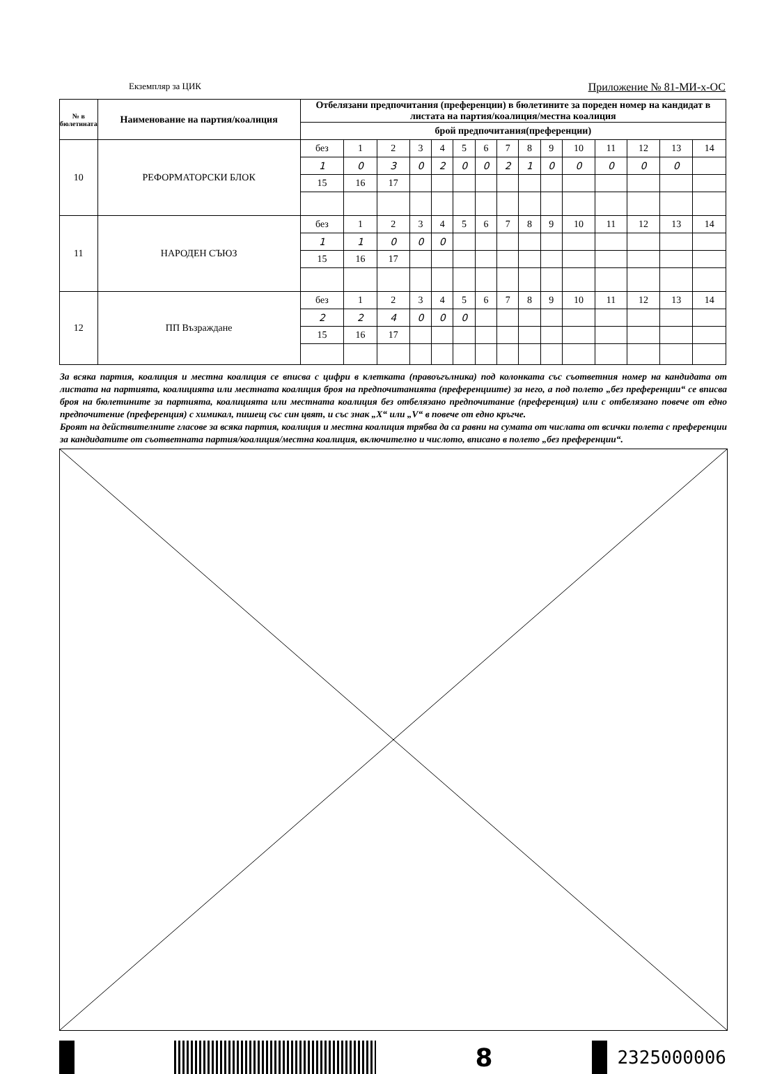Екземпляр за ЦИК Приложение № 81-МИ-х-ОС
| № в бюлетината | Наименование на партия/коалиция | Отбелязани предпочитания (преференции) в бюлетините за пореден номер на кандидат в листата на партия/коалиция/местна коалиция | | | | | | | | | | | | | | |
| --- | --- | --- | --- | --- | --- | --- | --- | --- | --- | --- | --- | --- | --- | --- | --- | --- |
| | | брой предпочитания(преференции) | | | | | | | | | | | | | | |
| 10 | РЕФОРМАТОРСКИ БЛОК | без | 1 | 2 | 3 | 4 | 5 | 6 | 7 | 8 | 9 | 10 | 11 | 12 | 13 | 14 |
| | | 1 | 0 | 3 | 0 | 2 | 0 | 0 | 2 | 1 | 0 | 0 | 0 | 0 | 0 | |
| | | 15 | 16 | 17 | | | | | | | | | | | | |
| 11 | НАРОДЕН СЪЮЗ | без | 1 | 2 | 3 | 4 | 5 | 6 | 7 | 8 | 9 | 10 | 11 | 12 | 13 | 14 |
| | | 1 | 1 | 0 | 0 | 0 | | | | | | | | | | |
| | | 15 | 16 | 17 | | | | | | | | | | | | |
| 12 | ПП Възраждане | без | 1 | 2 | 3 | 4 | 5 | 6 | 7 | 8 | 9 | 10 | 11 | 12 | 13 | 14 |
| | | 2 | 2 | 4 | 0 | 0 | 0 | | | | | | | | | |
| | | 15 | 16 | 17 | | | | | | | | | | | | |
За всяка партия, коалиция и местна коалиция се вписва с цифри в клетката (правоъгълника) под колонката със съответния номер на кандидата от листата на партията, коалицията или местната коалиция броя на предпочитанията (преференциите) за него, а под полето „без преференции“ се вписва броя на бюлетините за партията, коалицията или местната коалиция без отбелязано предпочитание (преференция) или с отбелязано повече от едно предпочитение (преференция) с химикал, пишещ със син цвят, и със знак „X“ или „V“ в повече от едно кръгче.
Броят на действителните гласове за всяка партия, коалиция и местна коалиция трябва да са равни на сумата от числата от всички полета с преференции за кандидатите от съответната партия/коалиция/местна коалиция, включително и числото, вписано в полето „без преференции“.
8
2325000006